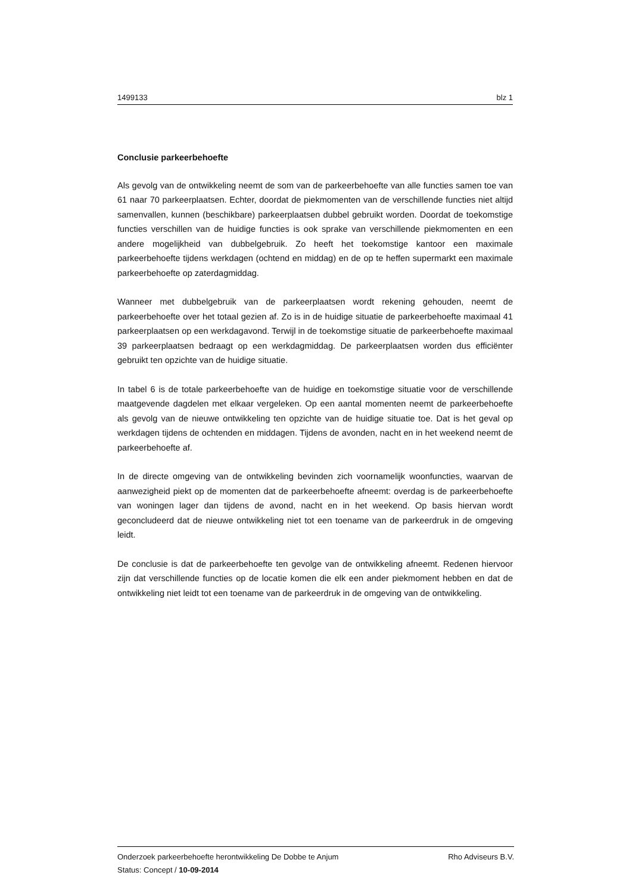1499133 blz 1
Conclusie parkeerbehoefte
Als gevolg van de ontwikkeling neemt de som van de parkeerbehoefte van alle functies samen toe van 61 naar 70 parkeerplaatsen. Echter, doordat de piekmomenten van de verschillende functies niet altijd samenvallen, kunnen (beschikbare) parkeerplaatsen dubbel gebruikt worden. Doordat de toekomstige functies verschillen van de huidige functies is ook sprake van verschillende piekmomenten en een andere mogelijkheid van dubbelgebruik. Zo heeft het toekomstige kantoor een maximale parkeerbehoefte tijdens werkdagen (ochtend en middag) en de op te heffen supermarkt een maximale parkeerbehoefte op zaterdagmiddag.
Wanneer met dubbelgebruik van de parkeerplaatsen wordt rekening gehouden, neemt de parkeerbehoefte over het totaal gezien af. Zo is in de huidige situatie de parkeerbehoefte maximaal 41 parkeerplaatsen op een werkdagavond. Terwijl in de toekomstige situatie de parkeerbehoefte maximaal 39 parkeerplaatsen bedraagt op een werkdagmiddag. De parkeerplaatsen worden dus efficiënter gebruikt ten opzichte van de huidige situatie.
In tabel 6 is de totale parkeerbehoefte van de huidige en toekomstige situatie voor de verschillende maatgevende dagdelen met elkaar vergeleken. Op een aantal momenten neemt de parkeerbehoefte als gevolg van de nieuwe ontwikkeling ten opzichte van de huidige situatie toe. Dat is het geval op werkdagen tijdens de ochtenden en middagen. Tijdens de avonden, nacht en in het weekend neemt de parkeerbehoefte af.
In de directe omgeving van de ontwikkeling bevinden zich voornamelijk woonfuncties, waarvan de aanwezigheid piekt op de momenten dat de parkeerbehoefte afneemt: overdag is de parkeerbehoefte van woningen lager dan tijdens de avond, nacht en in het weekend. Op basis hiervan wordt geconcludeerd dat de nieuwe ontwikkeling niet tot een toename van de parkeerdruk in de omgeving leidt.
De conclusie is dat de parkeerbehoefte ten gevolge van de ontwikkeling afneemt. Redenen hiervoor zijn dat verschillende functies op de locatie komen die elk een ander piekmoment hebben en dat de ontwikkeling niet leidt tot een toename van de parkeerdruk in de omgeving van de ontwikkeling.
Onderzoek parkeerbehoefte herontwikkeling De Dobbe te Anjum Rho Adviseurs B.V.
Status: Concept / 10-09-2014